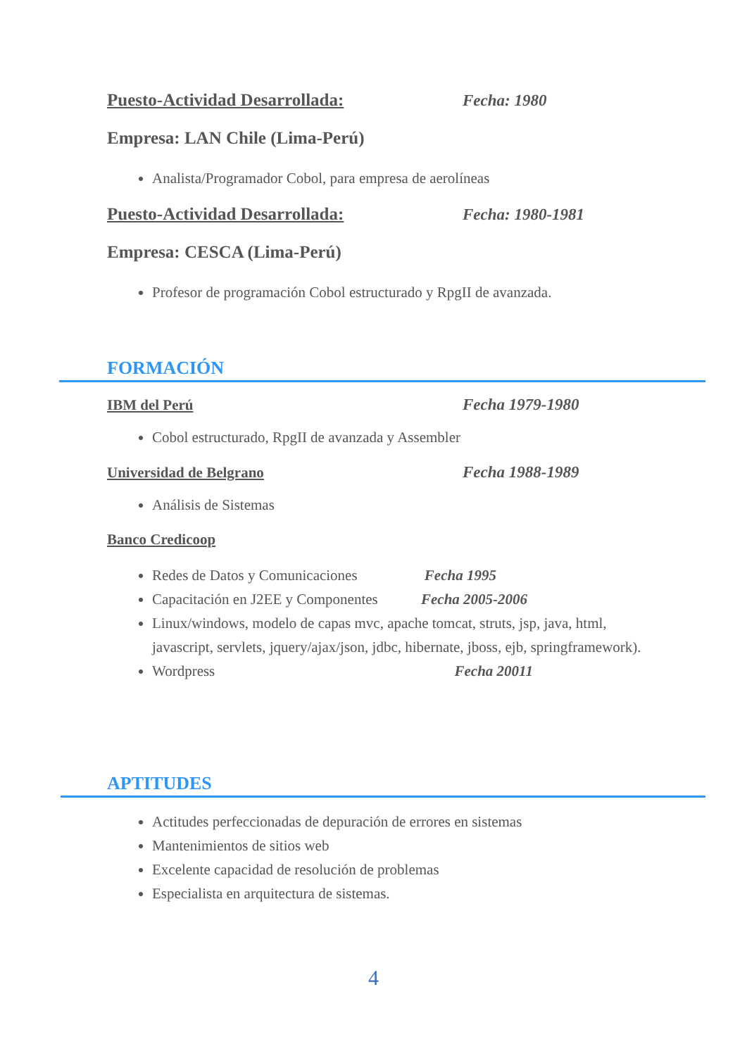Puesto-Actividad Desarrollada: Fecha: 1980
Empresa: LAN Chile (Lima-Perú)
Analista/Programador Cobol, para empresa de aerolíneas
Puesto-Actividad Desarrollada: Fecha: 1980-1981
Empresa: CESCA (Lima-Perú)
Profesor de programación Cobol estructurado y RpgII de avanzada.
FORMACIÓN
IBM del Perú Fecha 1979-1980
Cobol estructurado, RpgII de avanzada y Assembler
Universidad de Belgrano Fecha 1988-1989
Análisis de Sistemas
Banco Credicoop
Redes de Datos y Comunicaciones Fecha 1995
Capacitación en J2EE y Componentes Fecha 2005-2006
Linux/windows, modelo de capas mvc, apache tomcat, struts, jsp, java, html, javascript, servlets, jquery/ajax/json, jdbc, hibernate, jboss, ejb, springframework).
Wordpress Fecha 20011
APTITUDES
Actitudes perfeccionadas de depuración de errores en sistemas
Mantenimientos de sitios web
Excelente capacidad de resolución de problemas
Especialista en arquitectura de sistemas.
4